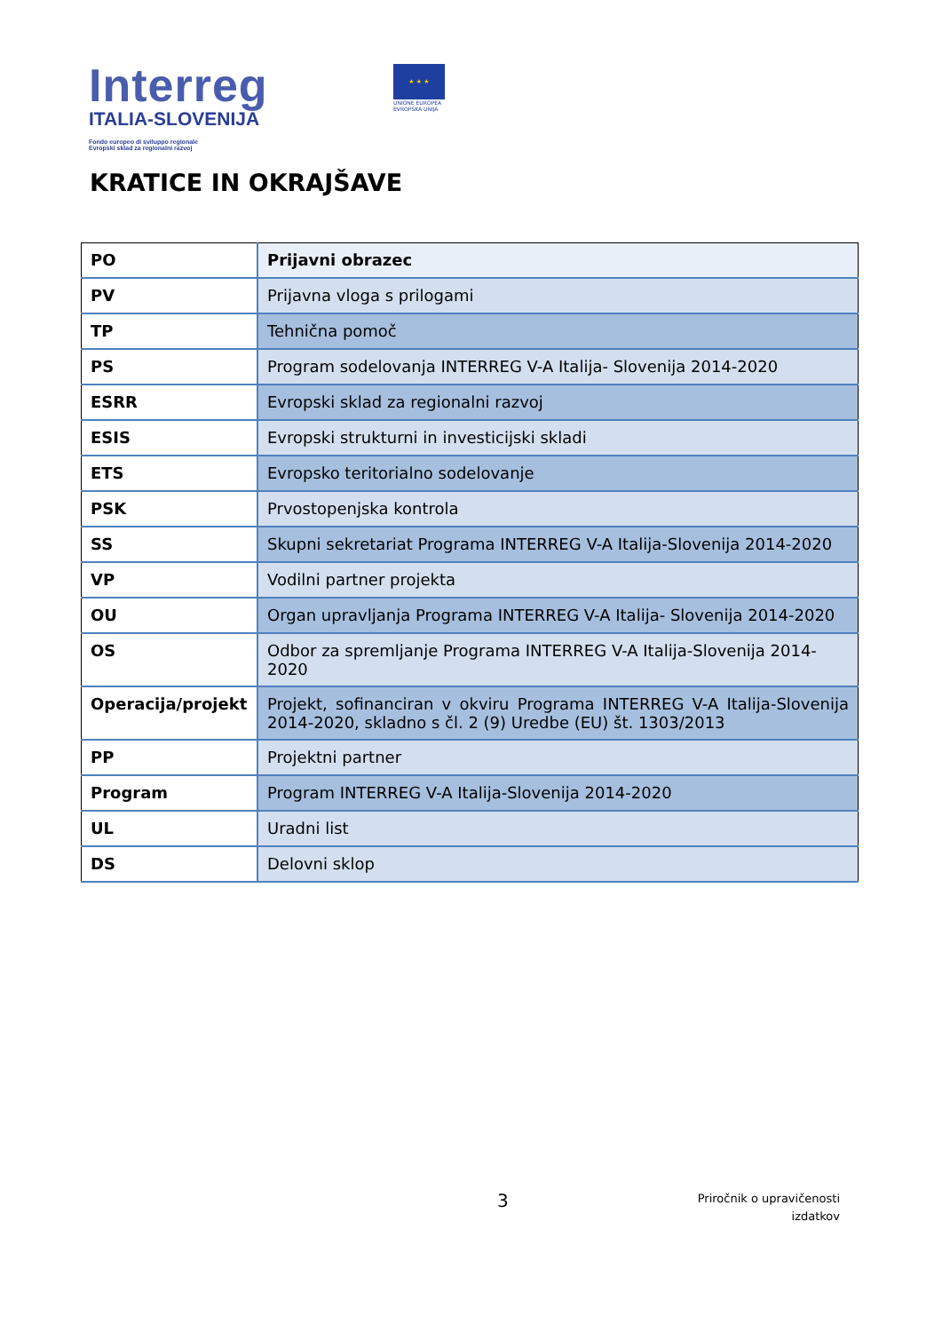Interreg
ITALIA-SLOVENIJA
Fondo europeo di sviluppo regionale
Evropski sklad za regionalni razvoj
★ ★ ★
UNIONE EUROPEA
EVROPSKA UNIJA
KRATICE IN OKRAJŠAVE
| PO | Prijavni obrazec |
| PV | Prijavna vloga s prilogami |
| TP | Tehnična pomoč |
| PS | Program sodelovanja INTERREG V-A Italija- Slovenija 2014-2020 |
| ESRR | Evropski sklad za regionalni razvoj |
| ESIS | Evropski strukturni in investicijski skladi |
| ETS | Evropsko teritorialno sodelovanje |
| PSK | Prvostopenjska kontrola |
| SS | Skupni sekretariat Programa INTERREG V-A Italija-Slovenija 2014-2020 |
| VP | Vodilni partner projekta |
| OU | Organ upravljanja Programa INTERREG V-A Italija- Slovenija 2014-2020 |
| OS | Odbor za spremljanje Programa INTERREG V-A Italija-Slovenija 2014-2020 |
| Operacija/projekt | Projekt, sofinanciran v okviru Programa INTERREG V-A Italija-Slovenija 2014-2020, skladno s čl. 2 (9) Uredbe (EU) št. 1303/2013 |
| PP | Projektni partner |
| Program | Program INTERREG V-A Italija-Slovenija 2014-2020 |
| UL | Uradni list |
| DS | Delovni sklop |
3
Priročnik o upravičenosti
izdatkov